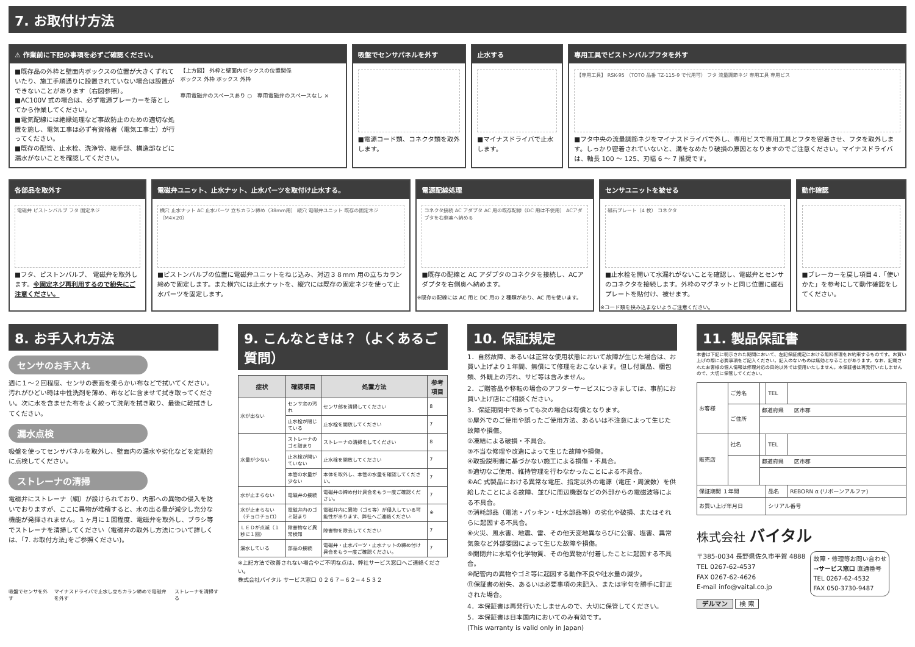7. お取付け方法
⚠ 作業前に下記の事項を必ずご確認ください。
■既存品の外枠と壁面内ボックスの位置が大きくずれていたり、施工手順通りに設置されていない場合は設置ができないことがあります（右図参照）。
■AC100V 式の場合は、必ず電源ブレーカーを落としてから作業してください。
■電気配線には絶縁処理など事故防止のための適切な処置を施し、電気工事は必ず有資格者（電気工事士）が行ってください。
■既存の配管、止水栓、洗浄管、継手部、構造部などに漏水がないことを確認してください。
【上方図】 外枠と壁面内ボックスの位置関係
ボックス 外枠 ボックス 外枠
専用電磁弁のスペースあり ○ 専用電磁弁のスペースなし ×
吸盤でセンサパネルを外す
■電源コード類、コネクタ類を取外します。
止水する
■マイナスドライバで止水します。
専用工具でピストンバルブフタを外す
【専用工具】 RSK-95 （TOTO 品番 TZ-115-9 で代用可） フタ 流量調節ネジ 専用工具 専用ビス
■フタ中央の流量調節ネジをマイナスドライバで外し、専用ビスで専用工具とフタを密着させ、フタを取外します。しっかり密着されていないと、溝をなめたり破損の原因となりますのでご注意ください。マイナスドライバは、軸長 100 ～ 125、刃幅 6 ～ 7 推奨です。
各部品を取外す
電磁弁 ピストンバルブ フタ 固定ネジ
■フタ、ピストンバルブ、 電磁弁を取外します。※固定ネジ再利用するので紛失にご注意ください。
電磁弁ユニット、止水ナット、止水パーツを取付け止水する。
横穴 止水ナット AC 止水パーツ 立ちカラン締め（38mm用） 縦穴 電磁弁ユニット 既存の固定ネジ（M4×20）
■ピストンバルブの位置に電磁弁ユニットをねじ込み、対辺３８mm 用の立ちカラン締めで固定します。また横穴には止水ナットを、縦穴には既存の固定ネジを使って止水パーツを固定します。
電源配線処理
コネクタ接続 AC アダプタ AC 用の既存配線（DC 用は不使用） ACアダプタを右側奥へ納める
■既存の配線と AC アダプタのコネクタを接続し、ACアダプタを右側奥へ納めます。
※既存の配線には AC 用と DC 用の 2 種類があり、AC 用を使います。
センサユニットを被せる
磁石プレート（4 枚） コネクタ
■止水栓を開いて水漏れがないことを確認し、電磁弁とセンサのコネクタを接続します。外枠のマグネットと同じ位置に磁石プレートを貼付け、被せます。
※コード類を挟み込まないようご注意ください。
動作確認
■ブレーカーを戻し項目４.「使いかた」を参考にして動作確認をしてください。
8. お手入れ方法
センサのお手入れ
週に１～２回程度、センサの表面を柔らかい布などで拭いてください。汚れがひどい時は中性洗剤を薄め、布などに含ませて拭き取ってください。次に水を含ませた布をよく絞って洗剤を拭き取り、最後に乾拭きしてください。
漏水点検
吸盤を使ってセンサパネルを取外し、壁面内の漏水や劣化などを定期的に点検してください。
ストレーナの清掃
電磁弁にストレーナ（網）が設けられており、内部への異物の侵入を防いでおりますが、ここに異物が堆積すると、水の出る量が減少し充分な機能が発揮されません。１ヶ月に１回程度、電磁弁を取外し、ブラシ等でストレーナを清掃してください（電磁弁の取外し方法について詳しくは、｢7. お取付方法｣をご参照ください)。
吸盤でセンサを外す マイナスドライバで止水し立ちカラン締めで電磁弁を外す ストレーナを清掃する
9. こんなときは？（よくあるご質問）
| 症状 | 確認項目 | 処置方法 | 参考項目 |
| --- | --- | --- | --- |
| 水が出ない | センサ窓の汚れ | センサ部を清掃してください | 8 |
| | 止水栓が閉じている | 止水栓を開放してください | 7 |
| 水量が少ない | ストレーナのゴミ詰まり | ストレーナの清掃をしてください | 8 |
| | 止水栓が開いていない | 止水栓を開放してください | 7 |
| | 本管の水量が少ない | 本体を取外し、本管の水量を確認してください。 | 7 |
| 水が止まらない | 電磁弁の接続 | 電磁弁の締め付け具合をもう一度ご確認ください。 | 7 |
| 水が止まらない（チョロチョロ） | 電磁弁内のゴミ詰まり | 電磁弁内に異物（ゴミ等）が侵入している可能性があります、弊社へご連絡ください | ※ |
| ＬＥＤが点滅（１秒に１回） | 障害物など異常検知 | 障害物を除去してください | 7 |
| 漏水している | 部品の接続 | 電磁弁・止水パーツ・止水ナットの締め付け具合をもう一度ご確認ください。 | 7 |
※上記方法で改善されない場合やご不明な点は、弊社サービス窓口へご連絡ください。
株式会社バイタル サービス窓口 ０２６７−６２−４５３２
10. 保証規定
1．自然故障、あるいは正常な使用状態において故障が生じた場合は、お買い上げより１年間、無償にて修理をおこないます。但し付属品、梱包類、外観上の汚れ、サビ等は含みません。
2．ご贈答品や移転の場合のアフターサービスにつきましては、事前にお買い上げ店にご相談ください。
3．保証期間中であっても次の場合は有償となります。
①屋外でのご使用や誤ったご使用方法、あるいは不注意によって生じた故障や損傷。
②凍結による破損・不具合。
③不当な修理や改造によって生じた故障や損傷。
④取扱説明書に基づかない施工による損傷・不具合。
⑤適切なご使用、維持管理を行わなかったことによる不具合。
⑥AC 式製品における異常な電圧、指定以外の電源（電圧・周波数）を供給したことによる故障、並びに周辺機器などの外部からの電磁波等による不具合。
⑦消耗部品（電池・パッキン・吐水部品等）の劣化や破損、またはそれらに起因する不具合。
⑧火災、風水害、地震、雷、その他天変地異ならびに公害、塩害、異常気象など外部要因によって生じた故障や損傷。
⑨開閉弁に水垢や化学物質、その他異物が付着したことに起因する不具合。
⑩配管内の異物やゴミ等に起因する動作不良や吐水量の減少。
⑪保証書の紛失、あるいは必要事項の未記入、または字句を勝手に訂正された場合。
4．本保証書は再発行いたしませんので、大切に保管してください。
5．本保証書は日本国内においてのみ有効です。
(This warranty is valid only in Japan)
11. 製品保証書
本書は下記に明示された期間において、左記保証規定における無料修理をお約束するものです。お買い上げの際に必要事項をご記入ください。記入のないものは無効となることがあります。なお、記載されたお客様の個人情報は修理対応の目的以外では使用いたしません。本保証書は再発行いたしませんので、大切に保管してください。
| お客様 | ご芳名 | | TEL | |
| | ご住所 | 都道府県 区市郡 | | |
| 販売店 | 社名 | | TEL | |
| | | 都道府県 区市郡 | | |
| 保証期間 １年間 | | | 品名 | REBORN α (リボーンアルファ) |
| お買い上げ年月日 | | | シリアル番号 | |
株式会社 バイタル
〒385-0034 長野県佐久市平賀 4888
TEL 0267-62-4537
FAX 0267-62-4626
E-mail info@vaital.co.jp
故障・修理等お問い合わせ
→サービス窓口 直通番号
TEL 0267-62-4532
FAX 050-3730-9487
デルマン 検 索